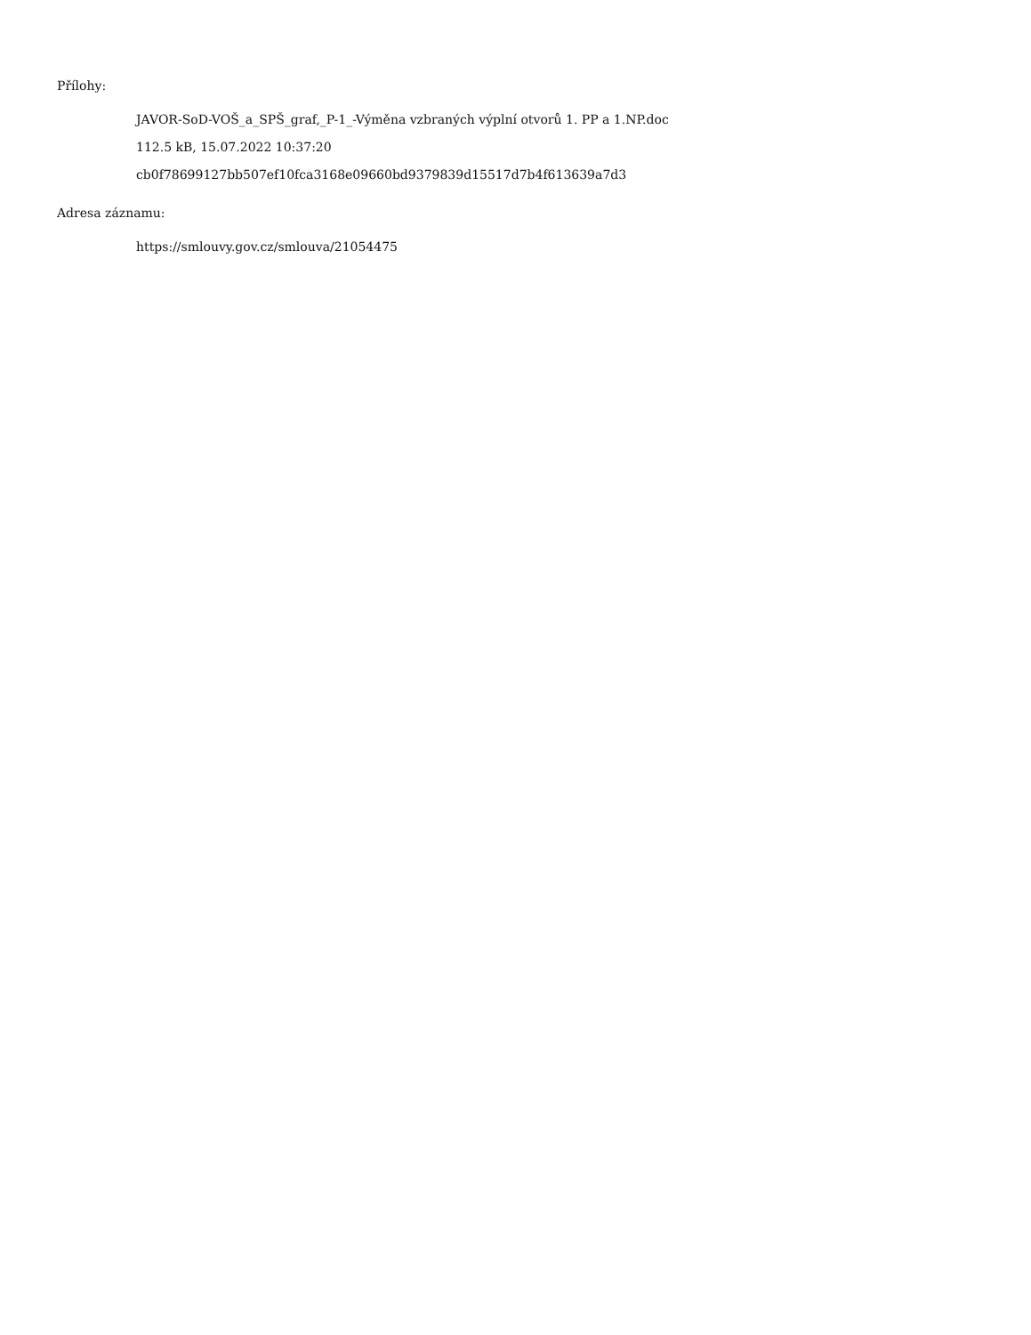Přílohy:
JAVOR-SoD-VOŠ_a_SPŠ_graf,_P-1_-Výměna vzbraných výplní otvorů 1. PP a 1.NP.doc
112.5 kB, 15.07.2022 10:37:20
cb0f78699127bb507ef10fca3168e09660bd9379839d15517d7b4f613639a7d3
Adresa záznamu:
https://smlouvy.gov.cz/smlouva/21054475